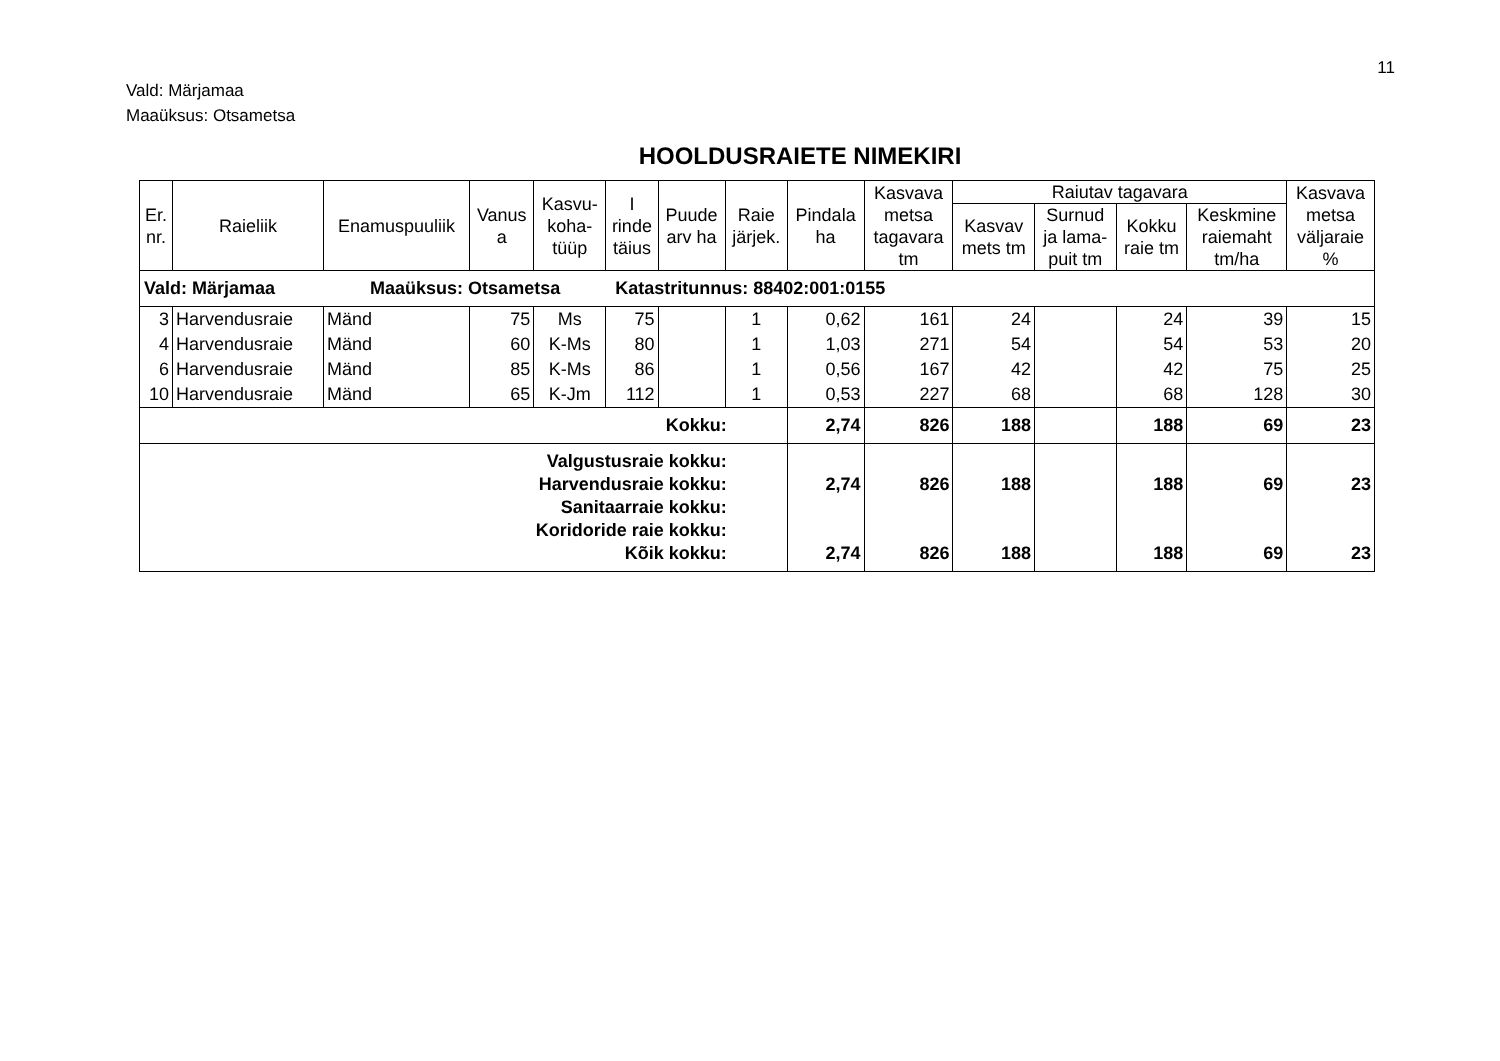11
Vald: Märjamaa
Maaüksus: Otsametsa
HOOLDUSRAIETE NIMEKIRI
| Er. nr. | Raieliik | Enamuspuuliik | Vanus a | Kasvu- koha- tüüp | I rinde täius | Puude arv ha | Raie järjek. | Pindala ha | Kasvava metsa tagavara tm | Raiutav tagavara | | | | Kasvava metsa väljaraie % |
| --- | --- | --- | --- | --- | --- | --- | --- | --- | --- | --- | --- | --- | --- | --- |
| | | | | | | | | | | Kasvav mets tm | Surnud ja lama- puit tm | Kokku raie tm | Keskmine raiemaht tm/ha | |
| Vald: Märjamaa Maaüksus: Otsametsa Katastritunnus: 88402:001:0155 | | | | | | | | | | | | | | |
| 3 | Harvendusraie | Mänd | 75 | Ms | 75 | | 1 | 0,62 | 161 | 24 | | 24 | 39 | 15 |
| 4 | Harvendusraie | Mänd | 60 | K-Ms | 80 | | 1 | 1,03 | 271 | 54 | | 54 | 53 | 20 |
| 6 | Harvendusraie | Mänd | 85 | K-Ms | 86 | | 1 | 0,56 | 167 | 42 | | 42 | 75 | 25 |
| 10 | Harvendusraie | Mänd | 65 | K-Jm | 112 | | 1 | 0,53 | 227 | 68 | | 68 | 128 | 30 |
| Kokku: | | | | | | | | 2,74 | 826 | 188 | | 188 | 69 | 23 |
| Valgustusraie kokku: Harvendusraie kokku: Sanitaarraie kokku: Koridoride raie kokku: Kõik kokku: | | | | | | | | 2,74 2,74 | 826 826 | 188 188 | | 188 188 | 69 69 | 23 23 |